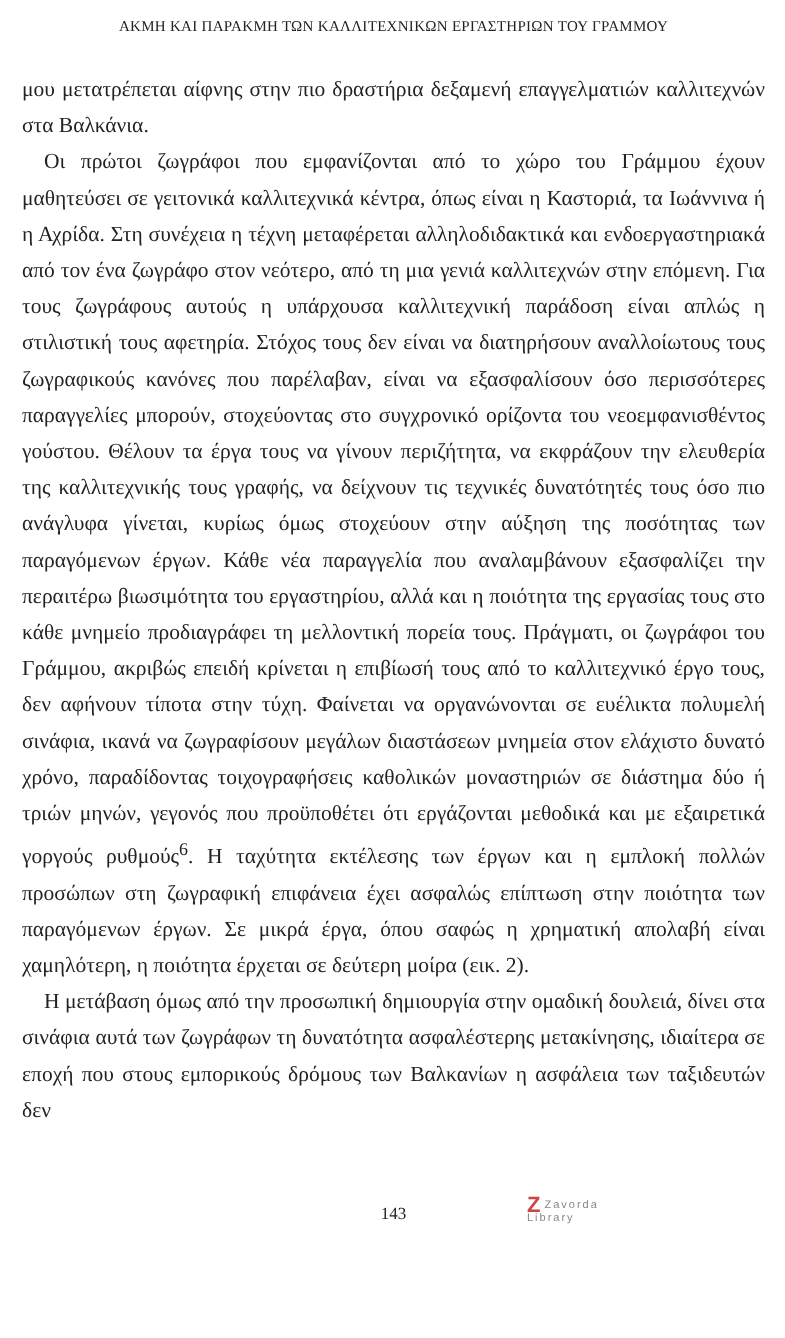ΑΚΜΗ ΚΑΙ ΠΑΡΑΚΜΗ ΤΩΝ ΚΑΛΛΙΤΕΧΝΙΚΩΝ ΕΡΓΑΣΤΗΡΙΩΝ ΤΟΥ ΓΡΑΜΜΟΥ
μου μετατρέπεται αίφνης στην πιο δραστήρια δεξαμενή επαγγελματιών καλλιτεχνών στα Βαλκάνια.
Οι πρώτοι ζωγράφοι που εμφανίζονται από το χώρο του Γράμμου έχουν μαθητεύσει σε γειτονικά καλλιτεχνικά κέντρα, όπως είναι η Καστοριά, τα Ιωάννινα ή η Αχρίδα. Στη συνέχεια η τέχνη μεταφέρεται αλληλοδιδακτικά και ενδοεργαστηριακά από τον ένα ζωγράφο στον νεότερο, από τη μια γενιά καλλιτεχνών στην επόμενη. Για τους ζωγράφους αυτούς η υπάρχουσα καλλιτεχνική παράδοση είναι απλώς η στιλιστική τους αφετηρία. Στόχος τους δεν είναι να διατηρήσουν αναλλοίωτους τους ζωγραφικούς κανόνες που παρέλαβαν, είναι να εξασφαλίσουν όσο περισσότερες παραγγελίες μπορούν, στοχεύοντας στο συγχρονικό ορίζοντα του νεοεμφανισθέντος γούστου. Θέλουν τα έργα τους να γίνουν περιζήτητα, να εκφράζουν την ελευθερία της καλλιτεχνικής τους γραφής, να δείχνουν τις τεχνικές δυνατότητές τους όσο πιο ανάγλυφα γίνεται, κυρίως όμως στοχεύουν στην αύξηση της ποσότητας των παραγόμενων έργων. Κάθε νέα παραγγελία που αναλαμβάνουν εξασφαλίζει την περαιτέρω βιωσιμότητα του εργαστηρίου, αλλά και η ποιότητα της εργασίας τους στο κάθε μνημείο προδιαγράφει τη μελλοντική πορεία τους. Πράγματι, οι ζωγράφοι του Γράμμου, ακριβώς επειδή κρίνεται η επιβίωσή τους από το καλλιτεχνικό έργο τους, δεν αφήνουν τίποτα στην τύχη. Φαίνεται να οργανώνονται σε ευέλικτα πολυμελή σινάφια, ικανά να ζωγραφίσουν μεγάλων διαστάσεων μνημεία στον ελάχιστο δυνατό χρόνο, παραδίδοντας τοιχογραφήσεις καθολικών μοναστηριών σε διάστημα δύο ή τριών μηνών, γεγονός που προϋποθέτει ότι εργάζονται μεθοδικά και με εξαιρετικά γοργούς ρυθμούς<sup>6</sup>. Η ταχύτητα εκτέλεσης των έργων και η εμπλοκή πολλών προσώπων στη ζωγραφική επιφάνεια έχει ασφαλώς επίπτωση στην ποιότητα των παραγόμενων έργων. Σε μικρά έργα, όπου σαφώς η χρηματική απολαβή είναι χαμηλότερη, η ποιότητα έρχεται σε δεύτερη μοίρα (εικ. 2).
Η μετάβαση όμως από την προσωπική δημιουργία στην ομαδική δουλειά, δίνει στα σινάφια αυτά των ζωγράφων τη δυνατότητα ασφαλέστερης μετακίνησης, ιδιαίτερα σε εποχή που στους εμπορικούς δρόμους των Βαλκανίων η ασφάλεια των ταξιδευτών δεν
143 Z Zavorda
Library